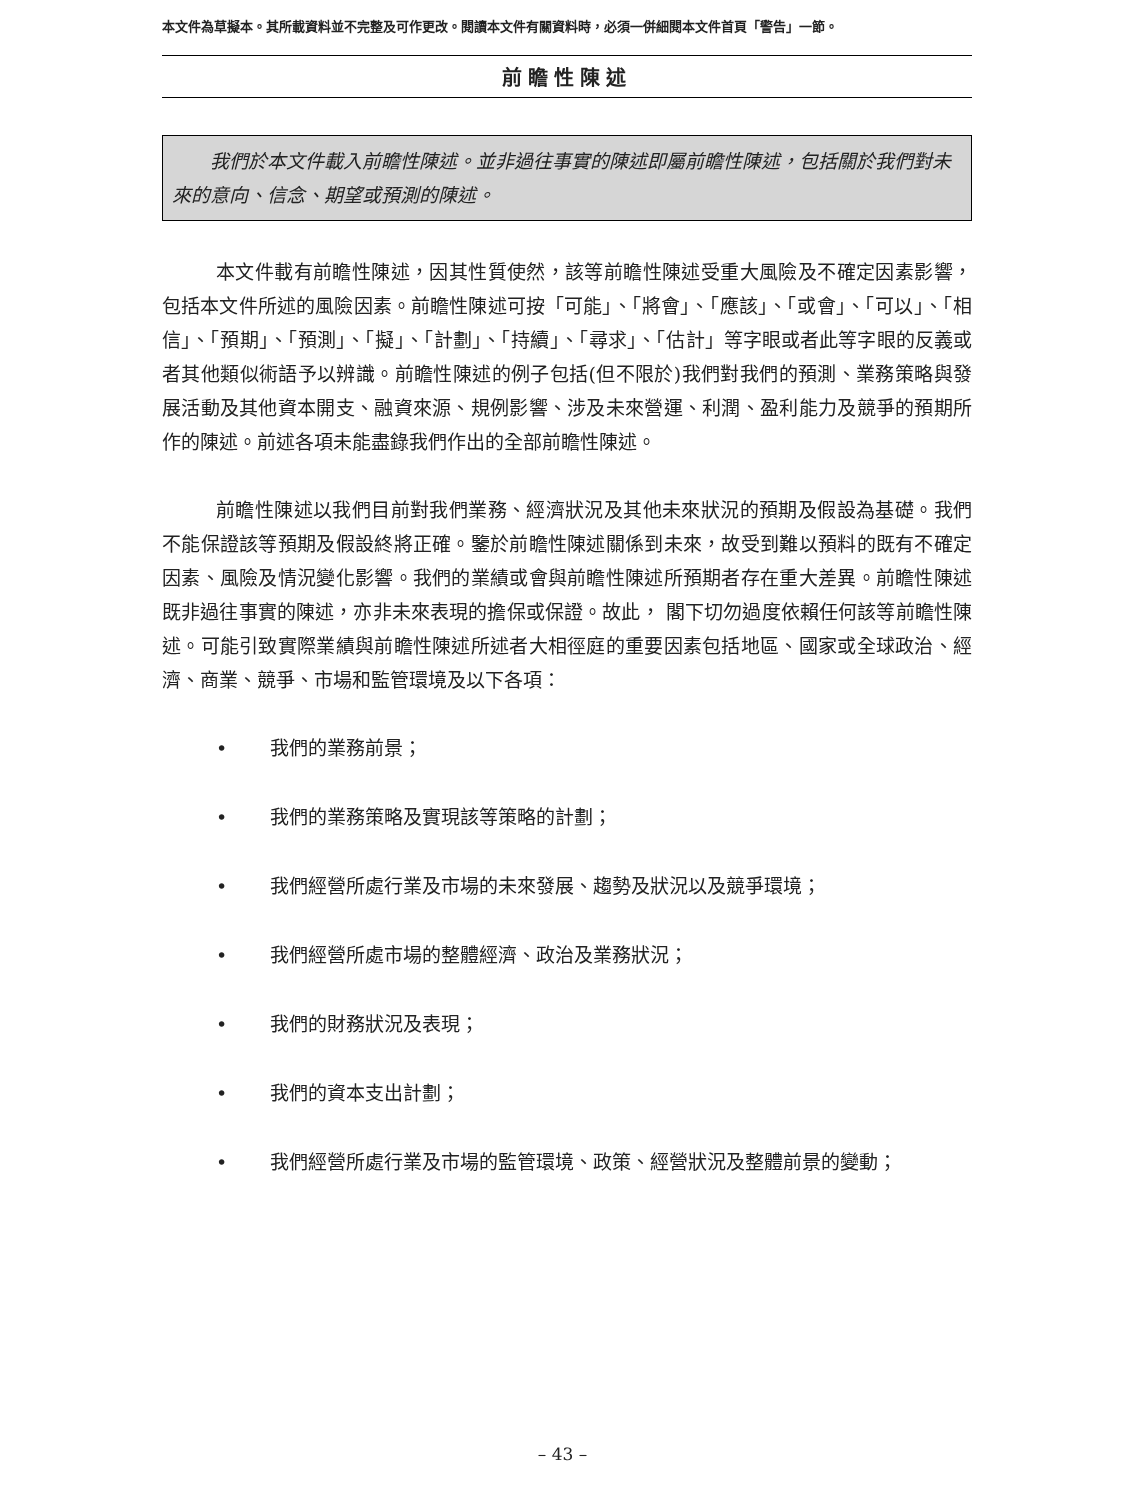本文件為草擬本。其所載資料並不完整及可作更改。閱讀本文件有關資料時，必須一併細閱本文件首頁「警告」一節。
前瞻性陳述
　　我們於本文件載入前瞻性陳述。並非過往事實的陳述即屬前瞻性陳述，包括關於我們對未來的意向、信念、期望或預測的陳述。
本文件載有前瞻性陳述，因其性質使然，該等前瞻性陳述受重大風險及不確定因素影響，包括本文件所述的風險因素。前瞻性陳述可按「可能」、「將會」、「應該」、「或會」、「可以」、「相信」、「預期」、「預測」、「擬」、「計劃」、「持續」、「尋求」、「估計」等字眼或者此等字眼的反義或者其他類似術語予以辨識。前瞻性陳述的例子包括(但不限於)我們對我們的預測、業務策略與發展活動及其他資本開支、融資來源、規例影響、涉及未來營運、利潤、盈利能力及競爭的預期所作的陳述。前述各項未能盡錄我們作出的全部前瞻性陳述。
前瞻性陳述以我們目前對我們業務、經濟狀況及其他未來狀況的預期及假設為基礎。我們不能保證該等預期及假設終將正確。鑒於前瞻性陳述關係到未來，故受到難以預料的既有不確定因素、風險及情況變化影響。我們的業績或會與前瞻性陳述所預期者存在重大差異。前瞻性陳述既非過往事實的陳述，亦非未來表現的擔保或保證。故此， 閣下切勿過度依賴任何該等前瞻性陳述。可能引致實際業績與前瞻性陳述所述者大相徑庭的重要因素包括地區、國家或全球政治、經濟、商業、競爭、市場和監管環境及以下各項：
• 我們的業務前景；
• 我們的業務策略及實現該等策略的計劃；
• 我們經營所處行業及市場的未來發展、趨勢及狀況以及競爭環境；
• 我們經營所處市場的整體經濟、政治及業務狀況；
• 我們的財務狀況及表現；
• 我們的資本支出計劃；
• 我們經營所處行業及市場的監管環境、政策、經營狀況及整體前景的變動；
– 43 –